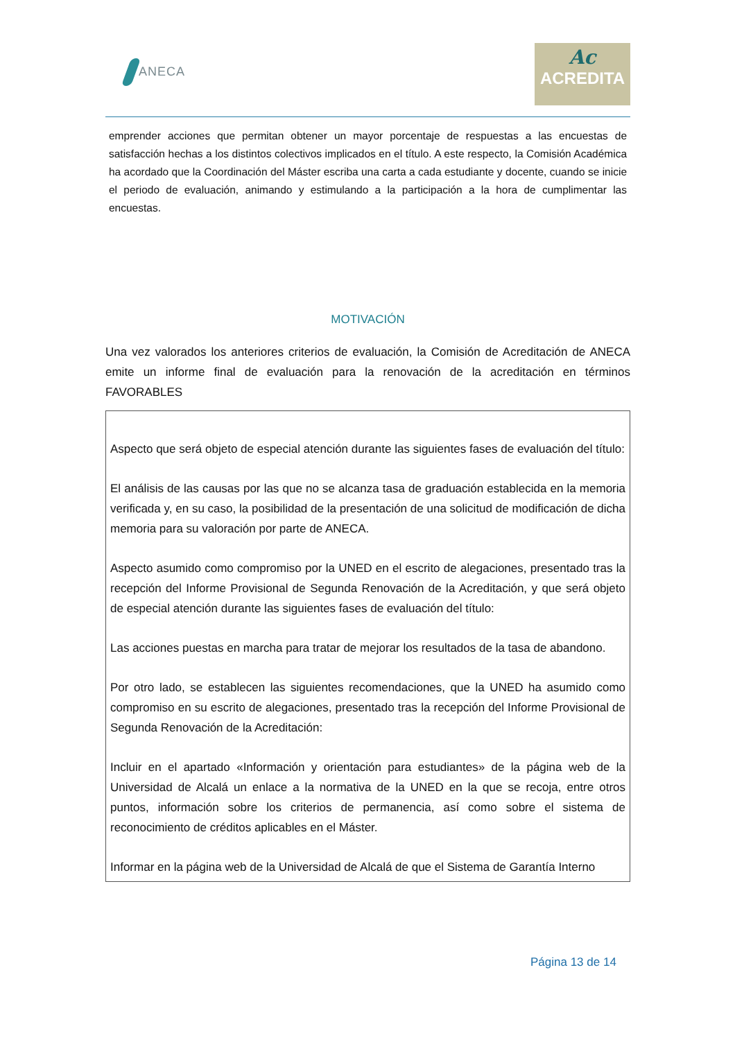ANECA
Ac
ACREDITA
emprender acciones que permitan obtener un mayor porcentaje de respuestas a las encuestas de satisfacción hechas a los distintos colectivos implicados en el título. A este respecto, la Comisión Académica ha acordado que la Coordinación del Máster escriba una carta a cada estudiante y docente, cuando se inicie el periodo de evaluación, animando y estimulando a la participación a la hora de cumplimentar las encuestas.
MOTIVACIÓN
Una vez valorados los anteriores criterios de evaluación, la Comisión de Acreditación de ANECA emite un informe final de evaluación para la renovación de la acreditación en términos FAVORABLES
Aspecto que será objeto de especial atención durante las siguientes fases de evaluación del título:
El análisis de las causas por las que no se alcanza tasa de graduación establecida en la memoria verificada y, en su caso, la posibilidad de la presentación de una solicitud de modificación de dicha memoria para su valoración por parte de ANECA.
Aspecto asumido como compromiso por la UNED en el escrito de alegaciones, presentado tras la recepción del Informe Provisional de Segunda Renovación de la Acreditación, y que será objeto de especial atención durante las siguientes fases de evaluación del título:
Las acciones puestas en marcha para tratar de mejorar los resultados de la tasa de abandono.
Por otro lado, se establecen las siguientes recomendaciones, que la UNED ha asumido como compromiso en su escrito de alegaciones, presentado tras la recepción del Informe Provisional de Segunda Renovación de la Acreditación:
Incluir en el apartado «Información y orientación para estudiantes» de la página web de la Universidad de Alcalá un enlace a la normativa de la UNED en la que se recoja, entre otros puntos, información sobre los criterios de permanencia, así como sobre el sistema de reconocimiento de créditos aplicables en el Máster.
Informar en la página web de la Universidad de Alcalá de que el Sistema de Garantía Interno
Página 13 de 14